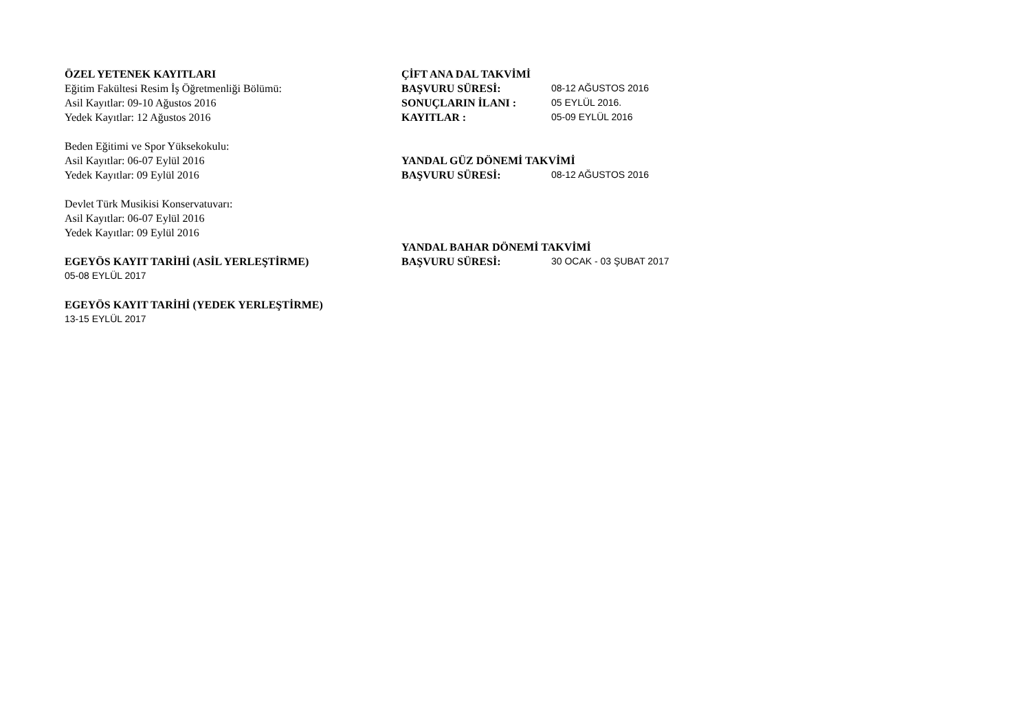ÖZEL YETENEK KAYITLARI
Eğitim Fakültesi Resim İş Öğretmenliği Bölümü:
Asil Kayıtlar: 09-10 Ağustos 2016
Yedek Kayıtlar: 12 Ağustos 2016
Beden Eğitimi ve Spor Yüksekokulu:
Asil Kayıtlar: 06-07 Eylül 2016
Yedek Kayıtlar: 09 Eylül 2016
Devlet Türk Musikisi Konservatuvarı:
Asil Kayıtlar: 06-07 Eylül 2016
Yedek Kayıtlar: 09 Eylül 2016
EGEYÖS KAYIT TARİHİ (ASİL YERLEŞTİRME)
05-08 EYLÜL 2017
EGEYÖS KAYIT TARİHİ (YEDEK YERLEŞTİRME)
13-15 EYLÜL 2017
ÇİFT ANA DAL TAKVİMİ
BAŞVURU SÜRESİ: 08-12 AĞUSTOS 2016
SONUÇLARIN İLANI : 05 EYLÜL 2016.
KAYITLAR : 05-09 EYLÜL 2016
YANDAL GÜZ DÖNEMİ TAKVİMİ
BAŞVURU SÜRESİ: 08-12 AĞUSTOS 2016
YANDAL BAHAR DÖNEMİ TAKVİMİ
BAŞVURU SÜRESİ: 30 OCAK - 03 ŞUBAT 2017